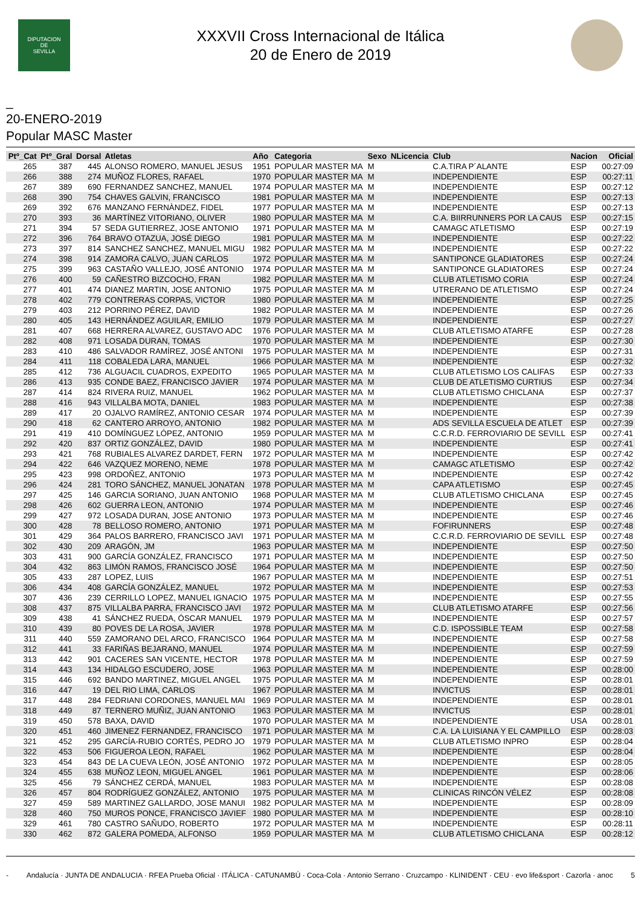DIPUTACION
DE
SEVILLA
XXXVII Cross Internacional de Itálica
20 de Enero de 2019
_
20-ENERO-2019
Popular MASC Master
| Ptº_Cat | Ptº_Gral | Dorsal | Atletas | Año | Categoria | Sexo | NLicencia | Club | Nacion | Oficial |
| --- | --- | --- | --- | --- | --- | --- | --- | --- | --- | --- |
| 265 | 387 | 445 | ALONSO ROMERO, MANUEL JESUS | 1951 | POPULAR MASTER MA | M | | C.A.TIRA P´ALANTE | ESP | 00:27:09 |
| 266 | 388 | 274 | MUÑOZ FLORES, RAFAEL | 1970 | POPULAR MASTER MA | M | | INDEPENDIENTE | ESP | 00:27:11 |
| 267 | 389 | 690 | FERNANDEZ SANCHEZ, MANUEL | 1974 | POPULAR MASTER MA | M | | INDEPENDIENTE | ESP | 00:27:12 |
| 268 | 390 | 754 | CHAVES GALVIN, FRANCISCO | 1981 | POPULAR MASTER MA | M | | INDEPENDIENTE | ESP | 00:27:13 |
| 269 | 392 | 676 | MANZANO FERNÀNDEZ, FIDEL | 1977 | POPULAR MASTER MA | M | | INDEPENDIENTE | ESP | 00:27:13 |
| 270 | 393 | 36 | MARTÍNEZ VITORIANO, OLIVER | 1980 | POPULAR MASTER MA | M | | C.A. BIIRRUNNERS POR LA CAUS | ESP | 00:27:15 |
| 271 | 394 | 57 | SEDA GUTIERREZ, JOSE ANTONIO | 1971 | POPULAR MASTER MA | M | | CAMAGC ATLETISMO | ESP | 00:27:19 |
| 272 | 396 | 764 | BRAVO OTAZUA, JOSÉ DIEGO | 1981 | POPULAR MASTER MA | M | | INDEPENDIENTE | ESP | 00:27:22 |
| 273 | 397 | 814 | SANCHEZ SANCHEZ, MANUEL MIGU | 1982 | POPULAR MASTER MA | M | | INDEPENDIENTE | ESP | 00:27:22 |
| 274 | 398 | 914 | ZAMORA CALVO, JUAN CARLOS | 1972 | POPULAR MASTER MA | M | | SANTIPONCE GLADIATORES | ESP | 00:27:24 |
| 275 | 399 | 963 | CASTAÑO VALLEJO, JOSÉ ANTONIO | 1974 | POPULAR MASTER MA | M | | SANTIPONCE GLADIATORES | ESP | 00:27:24 |
| 276 | 400 | 59 | CAÑESTRO BIZCOCHO, FRAN | 1982 | POPULAR MASTER MA | M | | CLUB ATLETISMO CORIA | ESP | 00:27:24 |
| 277 | 401 | 474 | DIANEZ MARTIN, JOSE ANTONIO | 1975 | POPULAR MASTER MA | M | | UTRERANO DE ATLETISMO | ESP | 00:27:24 |
| 278 | 402 | 779 | CONTRERAS CORPAS, VICTOR | 1980 | POPULAR MASTER MA | M | | INDEPENDIENTE | ESP | 00:27:25 |
| 279 | 403 | 212 | PORRINO PÉREZ, DAVID | 1982 | POPULAR MASTER MA | M | | INDEPENDIENTE | ESP | 00:27:26 |
| 280 | 405 | 143 | HERNÁNDEZ AGUILAR, EMILIO | 1979 | POPULAR MASTER MA | M | | INDEPENDIENTE | ESP | 00:27:27 |
| 281 | 407 | 668 | HERRERA ALVAREZ, GUSTAVO ADC | 1976 | POPULAR MASTER MA | M | | CLUB ATLETISMO ATARFE | ESP | 00:27:28 |
| 282 | 408 | 971 | LOSADA DURAN, TOMAS | 1970 | POPULAR MASTER MA | M | | INDEPENDIENTE | ESP | 00:27:30 |
| 283 | 410 | 486 | SALVADOR RAMÍREZ, JOSÉ ANTONI | 1975 | POPULAR MASTER MA | M | | INDEPENDIENTE | ESP | 00:27:31 |
| 284 | 411 | 118 | COBALEDA LARA, MANUEL | 1966 | POPULAR MASTER MA | M | | INDEPENDIENTE | ESP | 00:27:32 |
| 285 | 412 | 736 | ALGUACIL CUADROS, EXPEDITO | 1965 | POPULAR MASTER MA | M | | CLUB ATLETISMO LOS CALIFAS | ESP | 00:27:33 |
| 286 | 413 | 935 | CONDE BAEZ, FRANCISCO JAVIER | 1974 | POPULAR MASTER MA | M | | CLUB DE ATLETISMO CURTIUS | ESP | 00:27:34 |
| 287 | 414 | 824 | RIVERA RUIZ, MANUEL | 1962 | POPULAR MASTER MA | M | | CLUB ATLETISMO CHICLANA | ESP | 00:27:37 |
| 288 | 416 | 943 | VILLALBA MOTA, DANIEL | 1983 | POPULAR MASTER MA | M | | INDEPENDIENTE | ESP | 00:27:38 |
| 289 | 417 | 20 | OJALVO RAMÍREZ, ANTONIO CESAR | 1974 | POPULAR MASTER MA | M | | INDEPENDIENTE | ESP | 00:27:39 |
| 290 | 418 | 62 | CANTERO ARROYO, ANTONIO | 1982 | POPULAR MASTER MA | M | | ADS SEVILLA ESCUELA DE ATLET | ESP | 00:27:39 |
| 291 | 419 | 410 | DOMÍNGUEZ LÓPEZ, ANTONIO | 1959 | POPULAR MASTER MA | M | | C.C.R.D. FERROVIARIO DE SEVILL | ESP | 00:27:41 |
| 292 | 420 | 837 | ORTIZ GONZÁLEZ, DAVID | 1980 | POPULAR MASTER MA | M | | INDEPENDIENTE | ESP | 00:27:41 |
| 293 | 421 | 768 | RUBIALES ALVAREZ DARDET, FERN | 1972 | POPULAR MASTER MA | M | | INDEPENDIENTE | ESP | 00:27:42 |
| 294 | 422 | 646 | VAZQUEZ MORENO, NEME | 1978 | POPULAR MASTER MA | M | | CAMAGC ATLETISMO | ESP | 00:27:42 |
| 295 | 423 | 998 | ORDOÑEZ, ANTONIO | 1973 | POPULAR MASTER MA | M | | INDEPENDIENTE | ESP | 00:27:42 |
| 296 | 424 | 281 | TORO SÁNCHEZ, MANUEL JONATAN | 1978 | POPULAR MASTER MA | M | | CAPA ATLETISMO | ESP | 00:27:45 |
| 297 | 425 | 146 | GARCIA SORIANO, JUAN ANTONIO | 1968 | POPULAR MASTER MA | M | | CLUB ATLETISMO CHICLANA | ESP | 00:27:45 |
| 298 | 426 | 602 | GUERRA LEON, ANTONIO | 1974 | POPULAR MASTER MA | M | | INDEPENDIENTE | ESP | 00:27:46 |
| 299 | 427 | 972 | LOSADA DURAN, JOSE ANTONIO | 1973 | POPULAR MASTER MA | M | | INDEPENDIENTE | ESP | 00:27:46 |
| 300 | 428 | 78 | BELLOSO ROMERO, ANTONIO | 1971 | POPULAR MASTER MA | M | | FOFIRUNNERS | ESP | 00:27:48 |
| 301 | 429 | 364 | PALOS BARRERO, FRANCISCO JAVI | 1971 | POPULAR MASTER MA | M | | C.C.R.D. FERROVIARIO DE SEVILL | ESP | 00:27:48 |
| 302 | 430 | 209 | ARAGÓN, JM | 1963 | POPULAR MASTER MA | M | | INDEPENDIENTE | ESP | 00:27:50 |
| 303 | 431 | 900 | GARCÍA GONZÁLEZ, FRANCISCO | 1971 | POPULAR MASTER MA | M | | INDEPENDIENTE | ESP | 00:27:50 |
| 304 | 432 | 863 | LIMÓN RAMOS, FRANCISCO JOSÉ | 1964 | POPULAR MASTER MA | M | | INDEPENDIENTE | ESP | 00:27:50 |
| 305 | 433 | 287 | LOPEZ, LUIS | 1967 | POPULAR MASTER MA | M | | INDEPENDIENTE | ESP | 00:27:51 |
| 306 | 434 | 408 | GARCÍA GONZÁLEZ, MANUEL | 1972 | POPULAR MASTER MA | M | | INDEPENDIENTE | ESP | 00:27:53 |
| 307 | 436 | 239 | CERRILLO LOPEZ, MANUEL IGNACIO | 1975 | POPULAR MASTER MA | M | | INDEPENDIENTE | ESP | 00:27:55 |
| 308 | 437 | 875 | VILLALBA PARRA, FRANCISCO JAVI | 1972 | POPULAR MASTER MA | M | | CLUB ATLETISMO ATARFE | ESP | 00:27:56 |
| 309 | 438 | 41 | SÁNCHEZ RUEDA, ÓSCAR MANUEL | 1979 | POPULAR MASTER MA | M | | INDEPENDIENTE | ESP | 00:27:57 |
| 310 | 439 | 80 | POVES DE LA ROSA, JAVIER | 1978 | POPULAR MASTER MA | M | | C.D. ISPOSSIBLE TEAM | ESP | 00:27:58 |
| 311 | 440 | 559 | ZAMORANO DEL ARCO, FRANCISCO | 1964 | POPULAR MASTER MA | M | | INDEPENDIENTE | ESP | 00:27:58 |
| 312 | 441 | 33 | FARIÑAS BEJARANO, MANUEL | 1974 | POPULAR MASTER MA | M | | INDEPENDIENTE | ESP | 00:27:59 |
| 313 | 442 | 901 | CACERES SAN VICENTE, HECTOR | 1978 | POPULAR MASTER MA | M | | INDEPENDIENTE | ESP | 00:27:59 |
| 314 | 443 | 134 | HIDALGO ESCUDERO, JOSE | 1963 | POPULAR MASTER MA | M | | INDEPENDIENTE | ESP | 00:28:00 |
| 315 | 446 | 692 | BANDO MARTINEZ, MIGUEL ANGEL | 1975 | POPULAR MASTER MA | M | | INDEPENDIENTE | ESP | 00:28:01 |
| 316 | 447 | 19 | DEL RIO LIMA, CARLOS | 1967 | POPULAR MASTER MA | M | | INVICTUS | ESP | 00:28:01 |
| 317 | 448 | 284 | FEDRIANI CORDONES, MANUEL MAI | 1969 | POPULAR MASTER MA | M | | INDEPENDIENTE | ESP | 00:28:01 |
| 318 | 449 | 87 | TERNERO MUÑIZ, JUAN ANTONIO | 1963 | POPULAR MASTER MA | M | | INVICTUS | ESP | 00:28:01 |
| 319 | 450 | 578 | BAXA, DAVID | 1970 | POPULAR MASTER MA | M | | INDEPENDIENTE | USA | 00:28:01 |
| 320 | 451 | 460 | JIMENEZ FERNANDEZ, FRANCISCO | 1971 | POPULAR MASTER MA | M | | C.A. LA LUISIANA Y EL CAMPILLO | ESP | 00:28:03 |
| 321 | 452 | 295 | GARCÍA-RUBIO CORTÉS, PEDRO JO | 1979 | POPULAR MASTER MA | M | | CLUB ATLETISMO INPRO | ESP | 00:28:04 |
| 322 | 453 | 506 | FIGUEROA LEON, RAFAEL | 1962 | POPULAR MASTER MA | M | | INDEPENDIENTE | ESP | 00:28:04 |
| 323 | 454 | 843 | DE LA CUEVA LEÓN, JOSÉ ANTONIO | 1972 | POPULAR MASTER MA | M | | INDEPENDIENTE | ESP | 00:28:05 |
| 324 | 455 | 638 | MUÑOZ LEON, MIGUEL ANGEL | 1961 | POPULAR MASTER MA | M | | INDEPENDIENTE | ESP | 00:28:06 |
| 325 | 456 | 79 | SÁNCHEZ CERDÁ, MANUEL | 1983 | POPULAR MASTER MA | M | | INDEPENDIENTE | ESP | 00:28:08 |
| 326 | 457 | 804 | RODRÍGUEZ GONZÁLEZ, ANTONIO | 1975 | POPULAR MASTER MA | M | | CLINICAS RINCÓN VÉLEZ | ESP | 00:28:08 |
| 327 | 459 | 589 | MARTINEZ GALLARDO, JOSE MANUI | 1982 | POPULAR MASTER MA | M | | INDEPENDIENTE | ESP | 00:28:09 |
| 328 | 460 | 750 | MUROS PONCE, FRANCISCO JAVIEF | 1980 | POPULAR MASTER MA | M | | INDEPENDIENTE | ESP | 00:28:10 |
| 329 | 461 | 780 | CASTRO SAÑUDO, ROBERTO | 1972 | POPULAR MASTER MA | M | | INDEPENDIENTE | ESP | 00:28:11 |
| 330 | 462 | 872 | GALERA POMEDA, ALFONSO | 1959 | POPULAR MASTER MA | M | | CLUB ATLETISMO CHICLANA | ESP | 00:28:12 |
- Andalucía · JUNTA DE ANDALUCIA · RFEA Prueba Oficial · ITÁLICA · CATUNAMBÚ · Coca-Cola · Antonio Serrano · Cruzcampo · KLINIDENT · CEU · evo life&sport · Cazorla · anoc 5